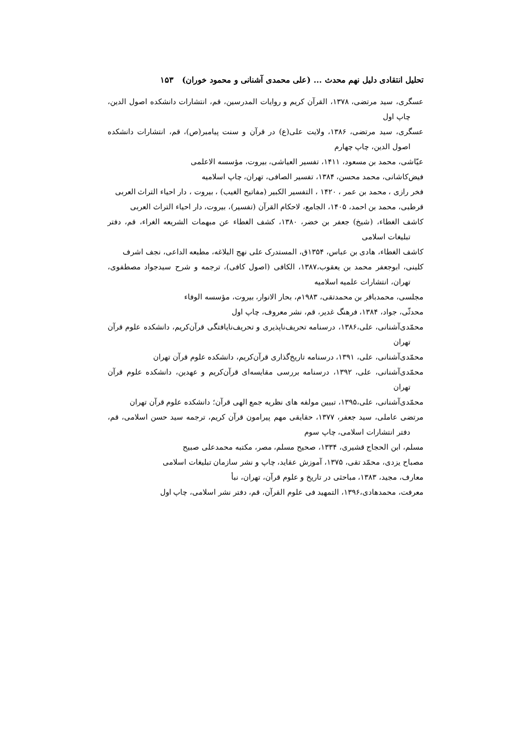تحلیل انتقادی دلیل نهم محدث ... (علی محمدی آشنانی و محمود خوران) ۱۵۳
عسگری، سید مرتضی، ۱۳۷۸، القرآن کریم و روایات المدرسین، قم، انتشارات دانشکده اصول الدین، چاپ اول
عسگری، سید مرتضی، ۱۳۸۶، ولایت علی(ع) در قرآن و سنت پیامبر(ص)، قم، انتشارات دانشکده اصول الدین، چاپ چهارم
عیّاشی، محمد بن مسعود، ۱۴۱۱، تفسیر العیاشی، بیروت، مؤسسه الاعلمی
فیض‌کاشانی، محمد محسن، ۱۳۸۴، تفسیر الصافی، تهران، چاپ اسلامیه
فخر رازی ، محمد بن عمر ، ۱۴۲۰ ، التفسیر الکبیر (مفاتیح الغیب) ، بیروت ، دار احیاء التراث العربی
قرطبی، محمد بن احمد، ۱۴۰۵، الجامع، لاحکام القرآن (تفسیر)، بیروت، دار احیاء التراث العربی
کاشف الغطاء، (شیخ) جعفر بن خضر، ۱۳۸۰، کشف الغطاء عن مبهمات الشریعه الغراء، قم، دفتر تبلیغات اسلامی
کاشف الغطاء، هادی بن عباس، ۱۳۵۴ق، المستدرک علی نهج البلاغه، مطبعه الداعی، نجف اشرف
کلینی، ابوجعفر محمد بن یعقوب،۱۳۸۷، الکافی (اصول کافی)، ترجمه و شرح سیدجواد مصطفوی، تهران، انتشارات علمیه اسلامیه
مجلسی، محمدباقر بن محمدتقی، ۱۹۸۳م، بحار الانوار، بیروت، مؤسسه الوفاء
محدثّی، جواد، ۱۳۸۴، فرهنگ غدیر، قم، نشر معروف، چاپ اول
محمّدی‌آشنانی، علی،۱۳۸۶، درسنامه تحریف‌ناپذیری و تحریف‌نایافتگی قرآن‌کریم، دانشکده علوم قرآن تهران
محمّدی‌آشنانی، علی، ۱۳۹۱، درسنامه تاریخ‌گذاری قرآن‌کریم، دانشکده علوم قرآن تهران
محمّدی‌آشنانی، علی، ۱۳۹۲، درسنامه بررسی مقایسه‌ای قرآن‌کریم و عهدین، دانشکده علوم قرآن تهران
محمّدی‌آشنانی، علی،۱۳۹۵، تبیین مولفه های نظریه جمع الهی قرآن؛ دانشکده علوم قرآن تهران
مرتضی عاملی، سید جعفر، ۱۳۷۷، حقایقی مهم پیرامون قرآن کریم، ترجمه سید حسن اسلامی، قم، دفتر انتشارات اسلامی، چاپ سوم
مسلم، ابن الحجاج قشیری، ۱۳۳۴، صحیح مسلم، مصر، مکتبه محمدعلی صبیح
مصباح یزدی، محمّد تقی، ۱۳۷۵، آموزش عقاید، چاپ و نشر سازمان تبلیغات اسلامی
معارف، مجید، ۱۳۸۳، مباحثی در تاریخ و علوم قرآن، تهران، نبأ
معرفت، محمدهادی،۱۳۹۶، التمهید فی علوم القرآن، قم، دفتر نشر اسلامی، چاپ اول